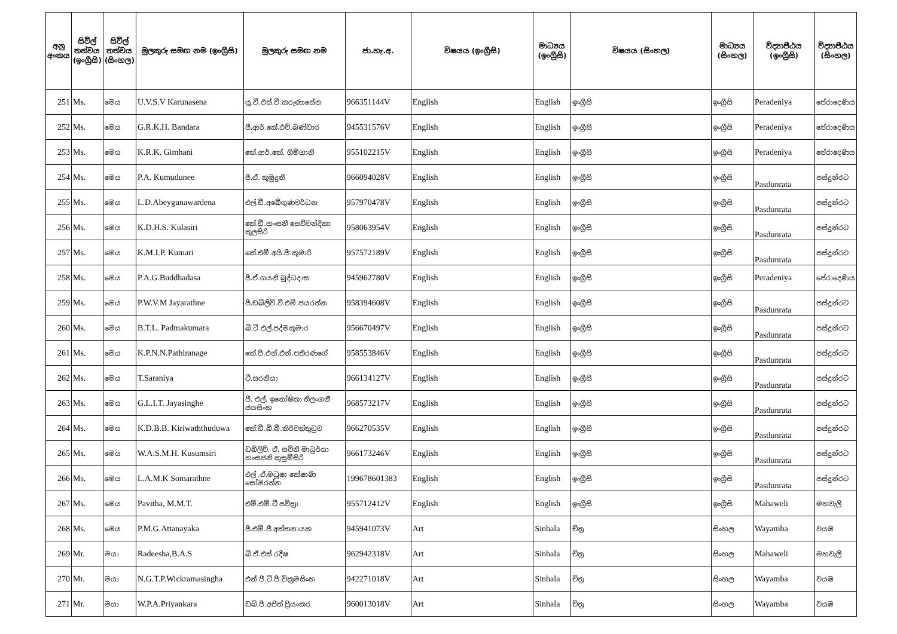| අනු අංකය | සිවිල් තත්වය (ඉංග්‍රීසි) | සිවිල් තත්වය (සිංහල) | මුලකුරු සමඟ නම (ඉංග්‍රීසි) | මුලකුරු සමඟ නම | ජා.හැ.අ. | විෂයය (ඉංග්‍රීසි) | මාධ්‍යය (ඉංග්‍රීසි) | විෂයය (සිංහල) | මාධ්‍යය (සිංහල) | විද්‍යාපීඨය (ඉංග්‍රීසි) | විද්‍යාපීඨය (සිංහල) |
| --- | --- | --- | --- | --- | --- | --- | --- | --- | --- | --- | --- |
| 251 | Ms. | මෙය | U.V.S.V Karunasena | යූ.වී.එස්.වී.කරුණාසේන | 966351144V | English | English | ඉංග්‍රීසි | ඉංග්‍රීසි | Peradeniya | පේරාදෙණිය |
| 252 | Ms. | මෙය | G.R.K.H. Bandara | ජී.ආර්.කේ.එච්.බණ්ඩාර | 945531576V | English | English | ඉංග්‍රීසි | ඉංග්‍රීසි | Peradeniya | පේරාදෙණිය |
| 253 | Ms. | මෙය | K.R.K. Gimhani | කේ.ආර්.කේ. ගිම්හානි | 955102215V | English | English | ඉංග්‍රීසි | ඉංග්‍රීසි | Peradeniya | පේරාදෙණිය |
| 254 | Ms. | මෙය | P.A. Kumudunee | පී.ඒ. කුමුදුනී | 966094028V | English | English | ඉංග්‍රීසි | ඉංග්‍රීසි | Pasdunrata | පස්දුන්රට |
| 255 | Ms. | මෙය | L.D.Abeygunawardena | එල්.ඩී.අබේගුණවර්ධන | 957970478V | English | English | ඉංග්‍රීසි | ඉංග්‍රීසි | Pasdunrata | පස්දුන්රට |
| 256 | Ms. | මෙය | K.D.H.S. Kulasiri | කේ.ඩී.හංසනී සෙව්වන්දිකා කුලසිරි | 958063954V | English | English | ඉංග්‍රීසි | ඉංග්‍රීසි | Pasdunrata | පස්දුන්රට |
| 257 | Ms. | මෙය | K.M.I.P. Kumari | කේ.එම්.අයි.පී.කුමාරි | 957572189V | English | English | ඉංග්‍රීසි | ඉංග්‍රීසි | Pasdunrata | පස්දුන්රට |
| 258 | Ms. | මෙය | P.A.G.Buddhadasa | පී.ඒ.ගයනි බුද්ධදාස | 945962780V | English | English | ඉංග්‍රීසි | ඉංග්‍රීසි | Peradeniya | පේරාදෙණිය |
| 259 | Ms. | මෙය | P.W.V.M Jayarathne | පී.ඩබ්ලිව්.වී.එම්.ජයරත්න | 958394608V | English | English | ඉංග්‍රීසි | ඉංග්‍රීසි | Pasdunrata | පස්දුන්රට |
| 260 | Ms. | මෙය | B.T.L. Padmakumara | බී.ටී.එල්.පද්මකුමාර | 956670497V | English | English | ඉංග්‍රීසි | ඉංග්‍රීසි | Pasdunrata | පස්දුන්රට |
| 261 | Ms. | මෙය | K.P.N.N.Pathiranage | කේ.පී.එන්.එන්.පතිරණගේ | 958553846V | English | English | ඉංග්‍රීසි | ඉංග්‍රීසි | Pasdunrata | පස්දුන්රට |
| 262 | Ms. | මෙය | T.Saraniya | ටී.සරනියා | 966134127V | English | English | ඉංග්‍රීසි | ඉංග්‍රීසි | Pasdunrata | පස්දුන්රට |
| 263 | Ms. | මෙය | G.L.I.T. Jayasinghe | ජී. එල්. ඉනෝෂිකා තිලංගනී ජයසිංහ | 968573217V | English | English | ඉංග්‍රීසි | ඉංග්‍රීසි | Pasdunrata | පස්දුන්රට |
| 264 | Ms. | මෙය | K.D.B.B. Kiriwaththuduwa | කේ.ඩී.බී.බී.කිරිවත්තුඩුව | 966270535V | English | English | ඉංග්‍රීසි | ඉංග්‍රීසි | Pasdunrata | පස්දුන්රට |
| 265 | Ms. | මෙය | W.A.S.M.H. Kusumsiri | ඩබ්ලිව්. ඒ. සචිනි මාධුර්යා හංසජනි කුසුම්සිරි | 966173246V | English | English | ඉංග්‍රීසි | ඉංග්‍රීසි | Pasdunrata | පස්දුන්රට |
| 266 | Ms. | මෙය | L.A.M.K Somarathne | එල් .ඒ.මධූෂා කේෂාණි සෝමරත්න. | 199678601383 | English | English | ඉංග්‍රීසි | ඉංග්‍රීසි | Pasdunrata | පස්දුන්රට |
| 267 | Ms. | මෙය | Pavitha, M.M.T. | එම්.එම්.ටී පවිත්‍රා | 955712412V | English | English | ඉංග්‍රීසි | ඉංග්‍රීසි | Mahaweli | මහවැලි |
| 268 | Ms. | මෙය | P.M.G.Attanayaka | පී.එම්.ජී අත්තනායක | 945941073V | Art | Sinhala | චිත්‍ර | සිංහල | Wayamba | වයඹ |
| 269 | Mr. | මයා | Radeesha,B.A.S | බී.ඒ.එස්.රදීෂ | 962942318V | Art | Sinhala | චිත්‍ර | සිංහල | Mahaweli | මහවැලි |
| 270 | Mr. | මයා | N.G.T.P.Wickramasingha | එන්.ජී.ටී.පී.වික්‍රමසිංහ | 942271018V | Art | Sinhala | චිත්‍ර | සිංහල | Wayamba | වයඹ |
| 271 | Mr. | මයා | W.P.A.Priyankara | ඩබ්.පී.අජිත් ප්‍රියංකර | 960013018V | Art | Sinhala | චිත්‍ර | සිංහල | Wayamba | වයඹ |